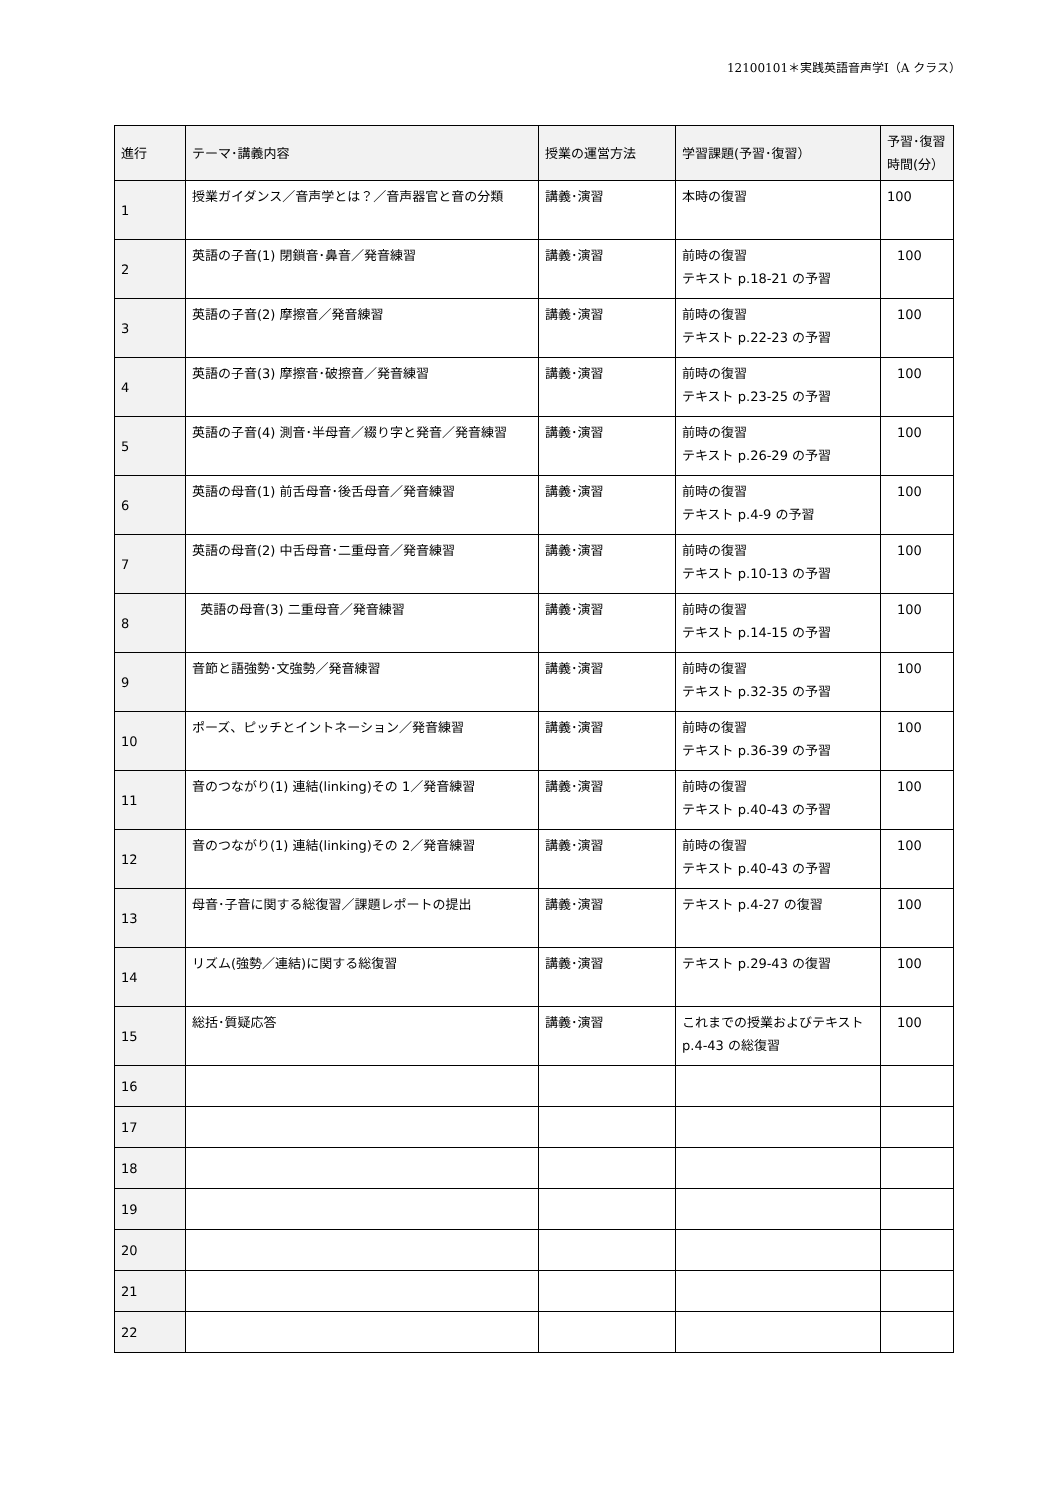12100101＊実践英語音声学Ⅰ（A クラス）
| 進行 | テーマ･講義内容 | 授業の運営方法 | 学習課題(予習･復習） | 予習･復習時間(分） |
| --- | --- | --- | --- | --- |
| 1 | 授業ガイダンス／音声学とは？／音声器官と音の分類 | 講義･演習 | 本時の復習 | 100 |
| 2 | 英語の子音(1) 閉鎖音･鼻音／発音練習 | 講義･演習 | 前時の復習 テキスト p.18-21 の予習 | 100 |
| 3 | 英語の子音(2) 摩擦音／発音練習 | 講義･演習 | 前時の復習 テキスト p.22-23 の予習 | 100 |
| 4 | 英語の子音(3) 摩擦音･破擦音／発音練習 | 講義･演習 | 前時の復習 テキスト p.23-25 の予習 | 100 |
| 5 | 英語の子音(4) 測音･半母音／綴り字と発音／発音練習 | 講義･演習 | 前時の復習 テキスト p.26-29 の予習 | 100 |
| 6 | 英語の母音(1) 前舌母音･後舌母音／発音練習 | 講義･演習 | 前時の復習 テキスト p.4-9 の予習 | 100 |
| 7 | 英語の母音(2) 中舌母音･二重母音／発音練習 | 講義･演習 | 前時の復習 テキスト p.10-13 の予習 | 100 |
| 8 | 英語の母音(3) 二重母音／発音練習 | 講義･演習 | 前時の復習 テキスト p.14-15 の予習 | 100 |
| 9 | 音節と語強勢･文強勢／発音練習 | 講義･演習 | 前時の復習 テキスト p.32-35 の予習 | 100 |
| 10 | ポーズ、ピッチとイントネーション／発音練習 | 講義･演習 | 前時の復習 テキスト p.36-39 の予習 | 100 |
| 11 | 音のつながり(1) 連結(linking)その 1／発音練習 | 講義･演習 | 前時の復習 テキスト p.40-43 の予習 | 100 |
| 12 | 音のつながり(1) 連結(linking)その 2／発音練習 | 講義･演習 | 前時の復習 テキスト p.40-43 の予習 | 100 |
| 13 | 母音･子音に関する総復習／課題レポートの提出 | 講義･演習 | テキスト p.4-27 の復習 | 100 |
| 14 | リズム(強勢／連結)に関する総復習 | 講義･演習 | テキスト p.29-43 の復習 | 100 |
| 15 | 総括･質疑応答 | 講義･演習 | これまでの授業およびテキスト p.4-43 の総復習 | 100 |
| 16 | | | | |
| 17 | | | | |
| 18 | | | | |
| 19 | | | | |
| 20 | | | | |
| 21 | | | | |
| 22 | | | | |